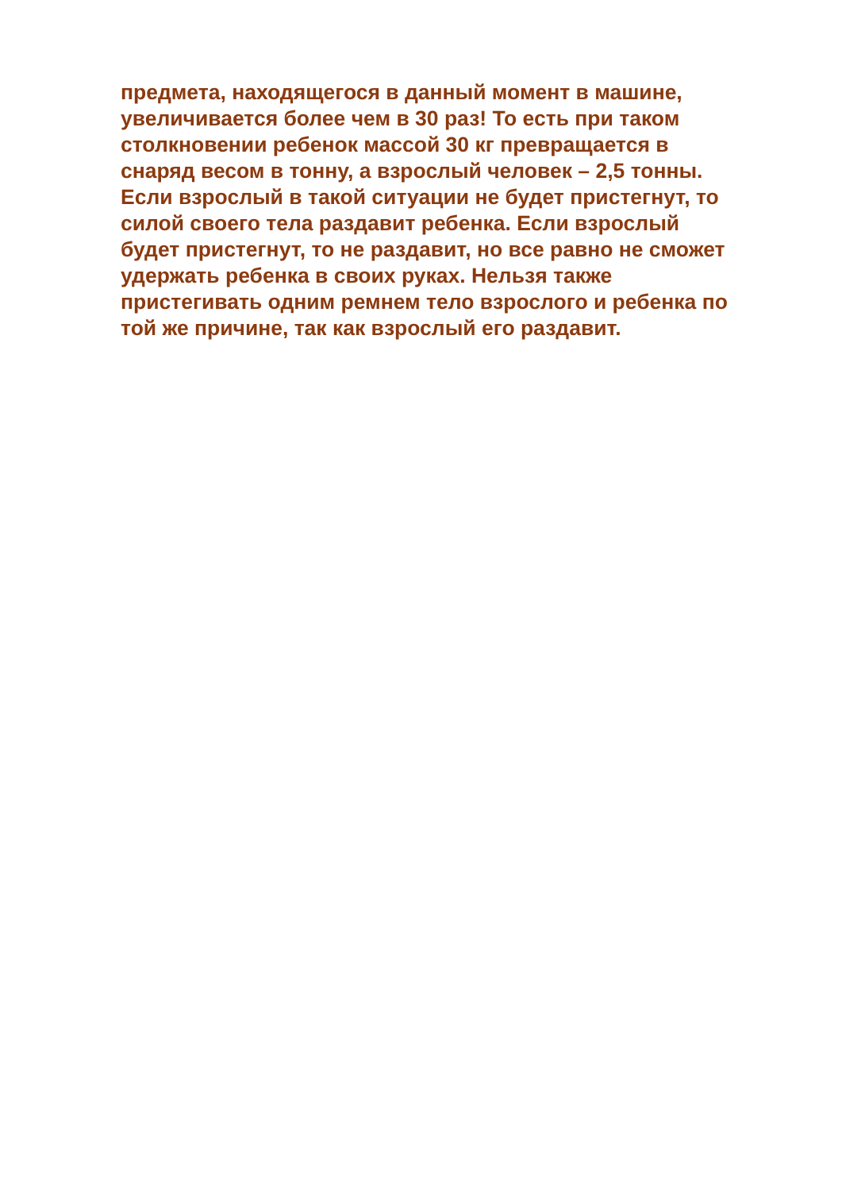предмета, находящегося в данный момент в машине,
увеличивается более чем в 30 раз! То есть при таком
столкновении ребенок массой 30 кг превращается в
снаряд весом в тонну, а взрослый человек – 2,5 тонны.
Если взрослый в такой ситуации не будет пристегнут, то
силой своего тела раздавит ребенка. Если взрослый
будет пристегнут, то не раздавит, но все равно не сможет
удержать ребенка в своих руках. Нельзя также
пристегивать одним ремнем тело взрослого и ребенка по
той же причине, так как взрослый его раздавит.